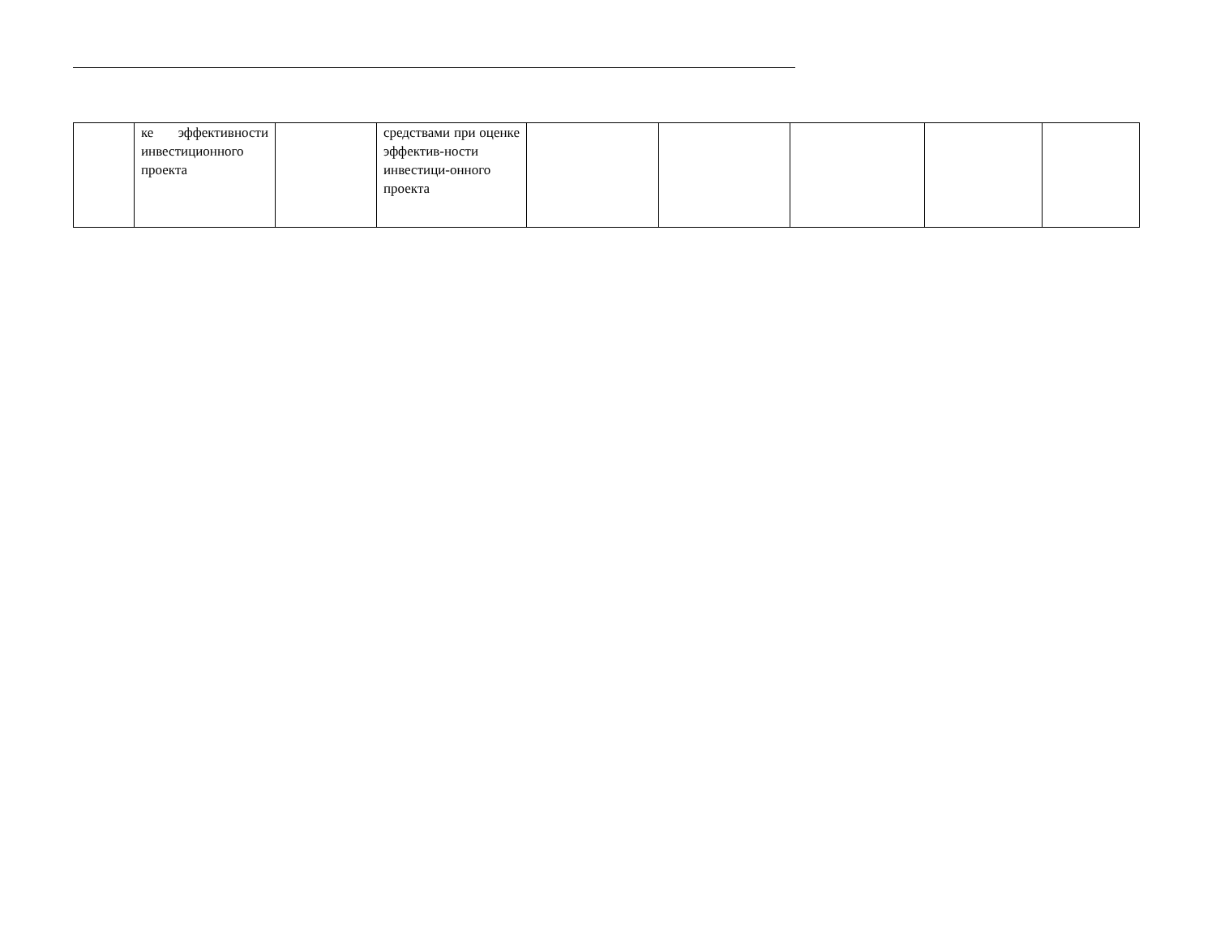| | ке эффективности инвестиционного проекта | | средствами при оценке эффектив-ности инвестици-онного проекта | | | | | |